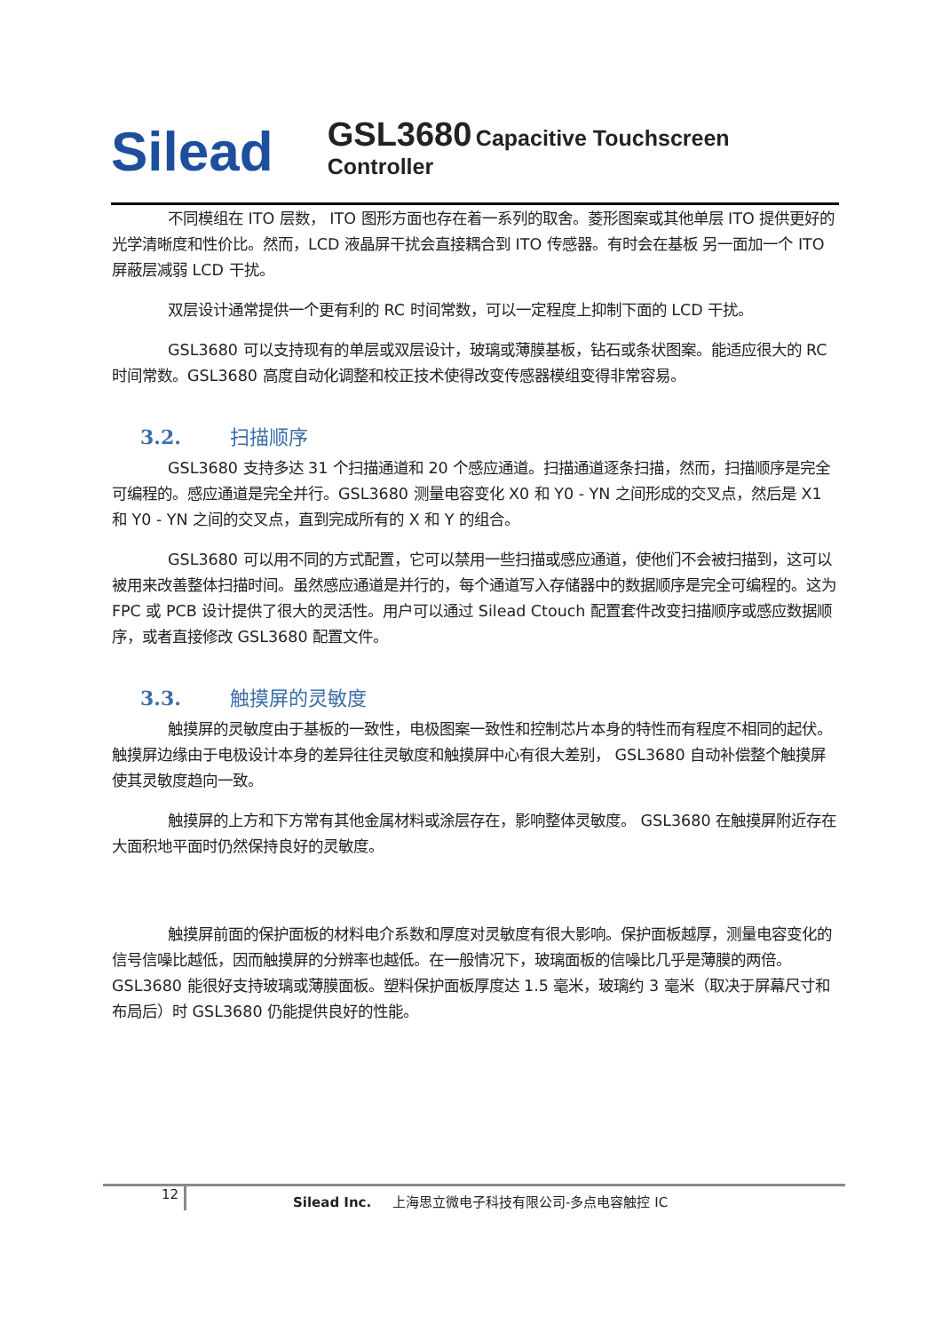Silead
GSL3680 Capacitive Touchscreen Controller
不同模组在 ITO 层数， ITO 图形方面也存在着一系列的取舍。菱形图案或其他单层 ITO 提供更好的光学清晰度和性价比。然而，LCD 液晶屏干扰会直接耦合到 ITO 传感器。有时会在基板 另一面加一个 ITO 屏蔽层减弱 LCD 干扰。
双层设计通常提供一个更有利的 RC 时间常数，可以一定程度上抑制下面的 LCD 干扰。
GSL3680 可以支持现有的单层或双层设计，玻璃或薄膜基板，钻石或条状图案。能适应很大的 RC 时间常数。GSL3680 高度自动化调整和校正技术使得改变传感器模组变得非常容易。
3.2. 扫描顺序
GSL3680 支持多达 31 个扫描通道和 20 个感应通道。扫描通道逐条扫描，然而，扫描顺序是完全可编程的。感应通道是完全并行。GSL3680 测量电容变化 X0 和 Y0 - YN 之间形成的交叉点，然后是 X1 和 Y0 - YN 之间的交叉点，直到完成所有的 X 和 Y 的组合。
GSL3680 可以用不同的方式配置，它可以禁用一些扫描或感应通道，使他们不会被扫描到，这可以被用来改善整体扫描时间。虽然感应通道是并行的，每个通道写入存储器中的数据顺序是完全可编程的。这为 FPC 或 PCB 设计提供了很大的灵活性。用户可以通过 Silead Ctouch 配置套件改变扫描顺序或感应数据顺序，或者直接修改 GSL3680 配置文件。
3.3. 触摸屏的灵敏度
触摸屏的灵敏度由于基板的一致性，电极图案一致性和控制芯片本身的特性而有程度不相同的起伏。触摸屏边缘由于电极设计本身的差异往往灵敏度和触摸屏中心有很大差别， GSL3680 自动补偿整个触摸屏使其灵敏度趋向一致。
触摸屏的上方和下方常有其他金属材料或涂层存在，影响整体灵敏度。 GSL3680 在触摸屏附近存在大面积地平面时仍然保持良好的灵敏度。
触摸屏前面的保护面板的材料电介系数和厚度对灵敏度有很大影响。保护面板越厚，测量电容变化的信号信噪比越低，因而触摸屏的分辨率也越低。在一般情况下，玻璃面板的信噪比几乎是薄膜的两倍。 GSL3680 能很好支持玻璃或薄膜面板。塑料保护面板厚度达 1.5 毫米，玻璃约 3 毫米（取决于屏幕尺寸和布局后）时 GSL3680 仍能提供良好的性能。
12
Silead Inc. 上海思立微电子科技有限公司-多点电容触控 IC